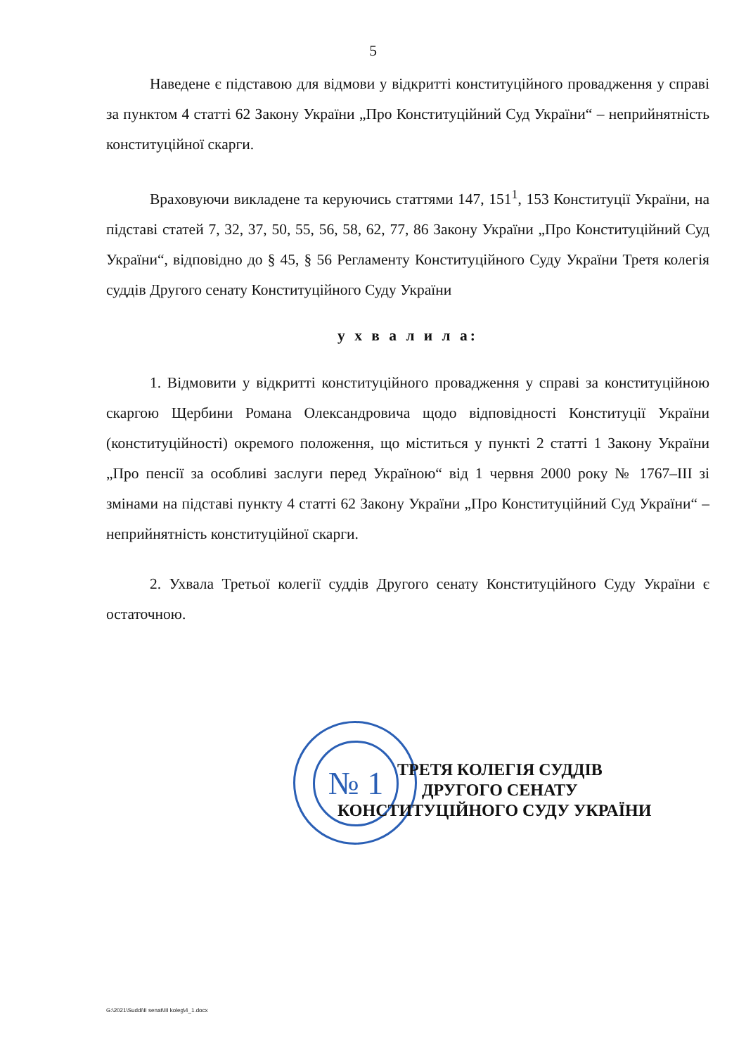5
Наведене є підставою для відмови у відкритті конституційного провадження у справі за пунктом 4 статті 62 Закону України „Про Конституційний Суд України“ – неприйнятність конституційної скарги.
Враховуючи викладене та керуючись статтями 147, 151<sup>1</sup>, 153 Конституції України, на підставі статей 7, 32, 37, 50, 55, 56, 58, 62, 77, 86 Закону України „Про Конституційний Суд України“, відповідно до § 45, § 56 Регламенту Конституційного Суду України Третя колегія суддів Другого сенату Конституційного Суду України
у х в а л и л а:
1. Відмовити у відкритті конституційного провадження у справі за конституційною скаргою Щербини Романа Олександровича щодо відповідності Конституції України (конституційності) окремого положення, що міститься у пункті 2 статті 1 Закону України „Про пенсії за особливі заслуги перед Україною“ від 1 червня 2000 року № 1767–ІІІ зі змінами на підставі пункту 4 статті 62 Закону України „Про Конституційний Суд України“ – неприйнятність конституційної скарги.
2. Ухвала Третьої колегії суддів Другого сенату Конституційного Суду України є остаточною.
№ 1
ТРЕТЯ КОЛЕГІЯ СУДДІВ
ДРУГОГО СЕНАТУ
КОНСТИТУЦІЙНОГО СУДУ УКРАЇНИ
G:\2021\Suddi\II senat\III koleg\4_1.docx